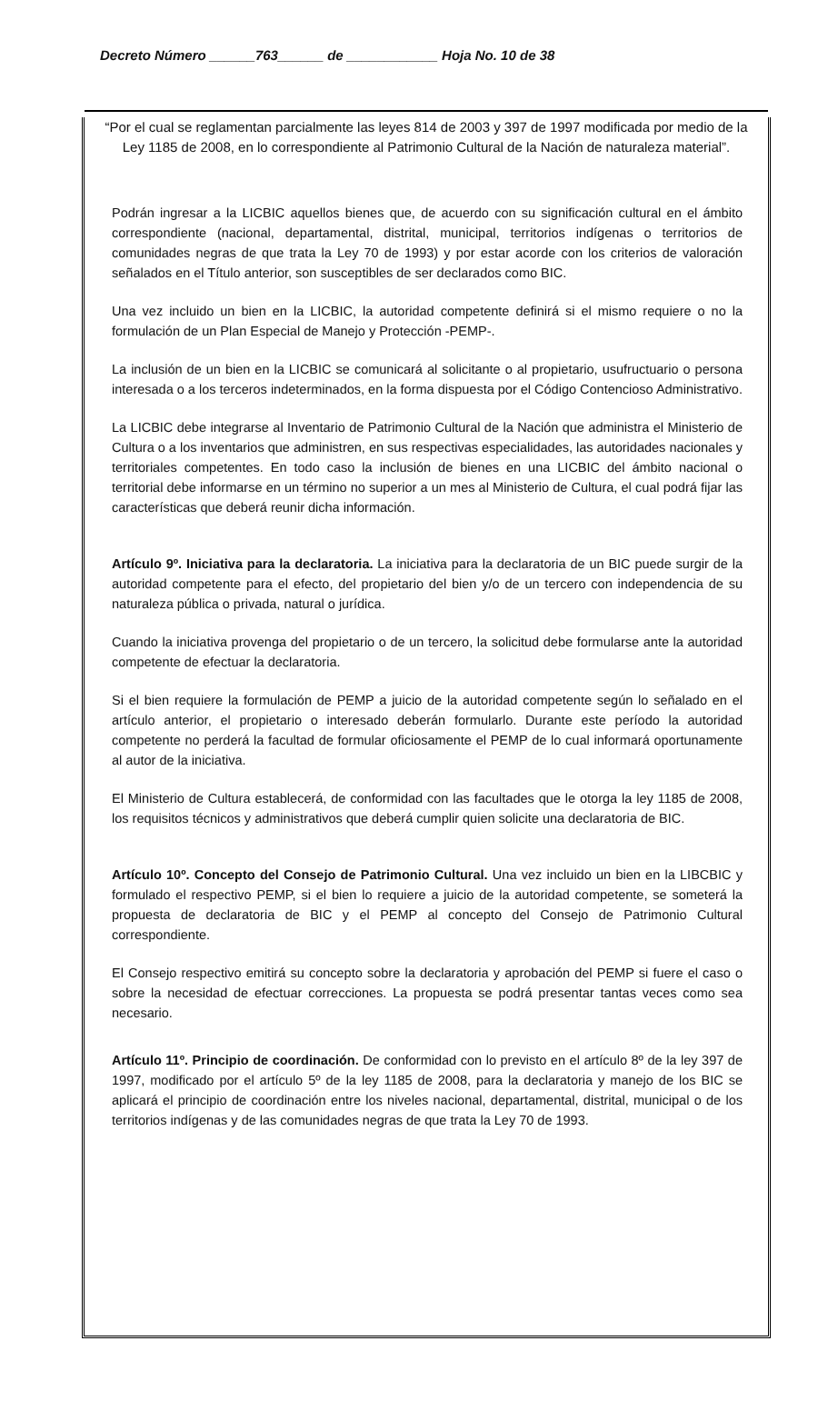Decreto Número ______763______ de ____________ Hoja No. 10 de 38
“Por el cual se reglamentan parcialmente las leyes 814 de 2003 y 397 de 1997 modificada por medio de la Ley 1185 de 2008, en lo correspondiente al Patrimonio Cultural de la Nación de naturaleza material”.
Podrán ingresar a la LICBIC aquellos bienes que, de acuerdo con su significación cultural en el ámbito correspondiente (nacional, departamental, distrital, municipal, territorios indígenas o territorios de comunidades negras de que trata la Ley 70 de 1993) y por estar acorde con los criterios de valoración señalados en el Título anterior, son susceptibles de ser declarados como BIC.
Una vez incluido un bien en la LICBIC, la autoridad competente definirá si el mismo requiere o no la formulación de un Plan Especial de Manejo y Protección -PEMP-.
La inclusión de un bien en la LICBIC se comunicará al solicitante o al propietario, usufructuario o persona interesada o a los terceros indeterminados, en la forma dispuesta por el Código Contencioso Administrativo.
La LICBIC debe integrarse al Inventario de Patrimonio Cultural de la Nación que administra el Ministerio de Cultura o a los inventarios que administren, en sus respectivas especialidades, las autoridades nacionales y territoriales competentes. En todo caso la inclusión de bienes en una LICBIC del ámbito nacional o territorial debe informarse en un término no superior a un mes al Ministerio de Cultura, el cual podrá fijar las características que deberá reunir dicha información.
Artículo 9º. Iniciativa para la declaratoria. La iniciativa para la declaratoria de un BIC puede surgir de la autoridad competente para el efecto, del propietario del bien y/o de un tercero con independencia de su naturaleza pública o privada, natural o jurídica.
Cuando la iniciativa provenga del propietario o de un tercero, la solicitud debe formularse ante la autoridad competente de efectuar la declaratoria.
Si el bien requiere la formulación de PEMP a juicio de la autoridad competente según lo señalado en el artículo anterior, el propietario o interesado deberán formularlo. Durante este período la autoridad competente no perderá la facultad de formular oficiosamente el PEMP de lo cual informará oportunamente al autor de la iniciativa.
El Ministerio de Cultura establecerá, de conformidad con las facultades que le otorga la ley 1185 de 2008, los requisitos técnicos y administrativos que deberá cumplir quien solicite una declaratoria de BIC.
Artículo 10º. Concepto del Consejo de Patrimonio Cultural. Una vez incluido un bien en la LIBCBIC y formulado el respectivo PEMP, si el bien lo requiere a juicio de la autoridad competente, se someterá la propuesta de declaratoria de BIC y el PEMP al concepto del Consejo de Patrimonio Cultural correspondiente.
El Consejo respectivo emitirá su concepto sobre la declaratoria y aprobación del PEMP si fuere el caso o sobre la necesidad de efectuar correcciones. La propuesta se podrá presentar tantas veces como sea necesario.
Artículo 11º. Principio de coordinación. De conformidad con lo previsto en el artículo 8º de la ley 397 de 1997, modificado por el artículo 5º de la ley 1185 de 2008, para la declaratoria y manejo de los BIC se aplicará el principio de coordinación entre los niveles nacional, departamental, distrital, municipal o de los territorios indígenas y de las comunidades negras de que trata la Ley 70 de 1993.